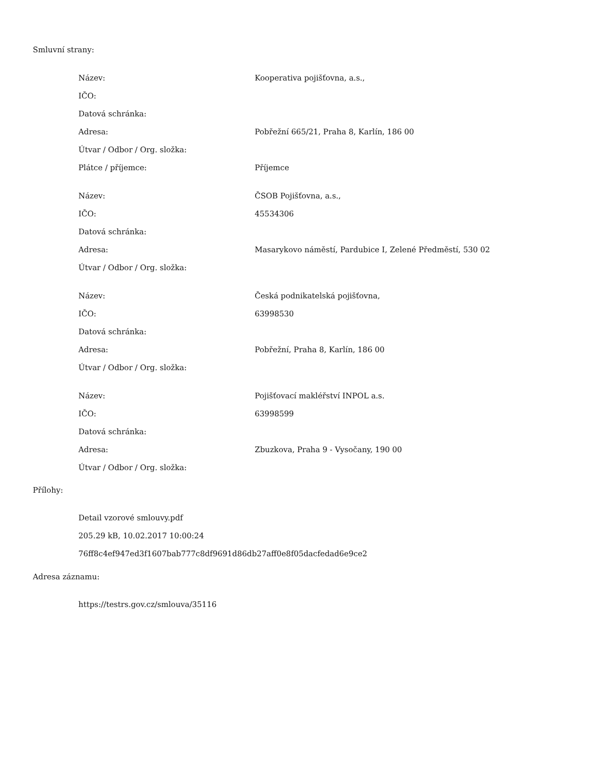Smluvní strany:
| Název: | Kooperativa pojišťovna, a.s., |
| IČO: | |
| Datová schránka: | |
| Adresa: | Pobřežní 665/21, Praha 8, Karlín, 186 00 |
| Útvar / Odbor / Org. složka: | |
| Plátce / příjemce: | Příjemce |
| Název: | ČSOB Pojišťovna, a.s., |
| IČO: | 45534306 |
| Datová schránka: | |
| Adresa: | Masarykovo náměstí, Pardubice I, Zelené Předměstí, 530 02 |
| Útvar / Odbor / Org. složka: | |
| Název: | Česká podnikatelská pojišťovna, |
| IČO: | 63998530 |
| Datová schránka: | |
| Adresa: | Pobřežní, Praha 8, Karlín, 186 00 |
| Útvar / Odbor / Org. složka: | |
| Název: | Pojišťovací makléřství INPOL a.s. |
| IČO: | 63998599 |
| Datová schránka: | |
| Adresa: | Zbuzkova, Praha 9 - Vysočany, 190 00 |
| Útvar / Odbor / Org. složka: | |
Přílohy:
Detail vzorové smlouvy.pdf
205.29 kB, 10.02.2017 10:00:24
76ff8c4ef947ed3f1607bab777c8df9691d86db27aff0e8f05dacfedad6e9ce2
Adresa záznamu:
https://testrs.gov.cz/smlouva/35116